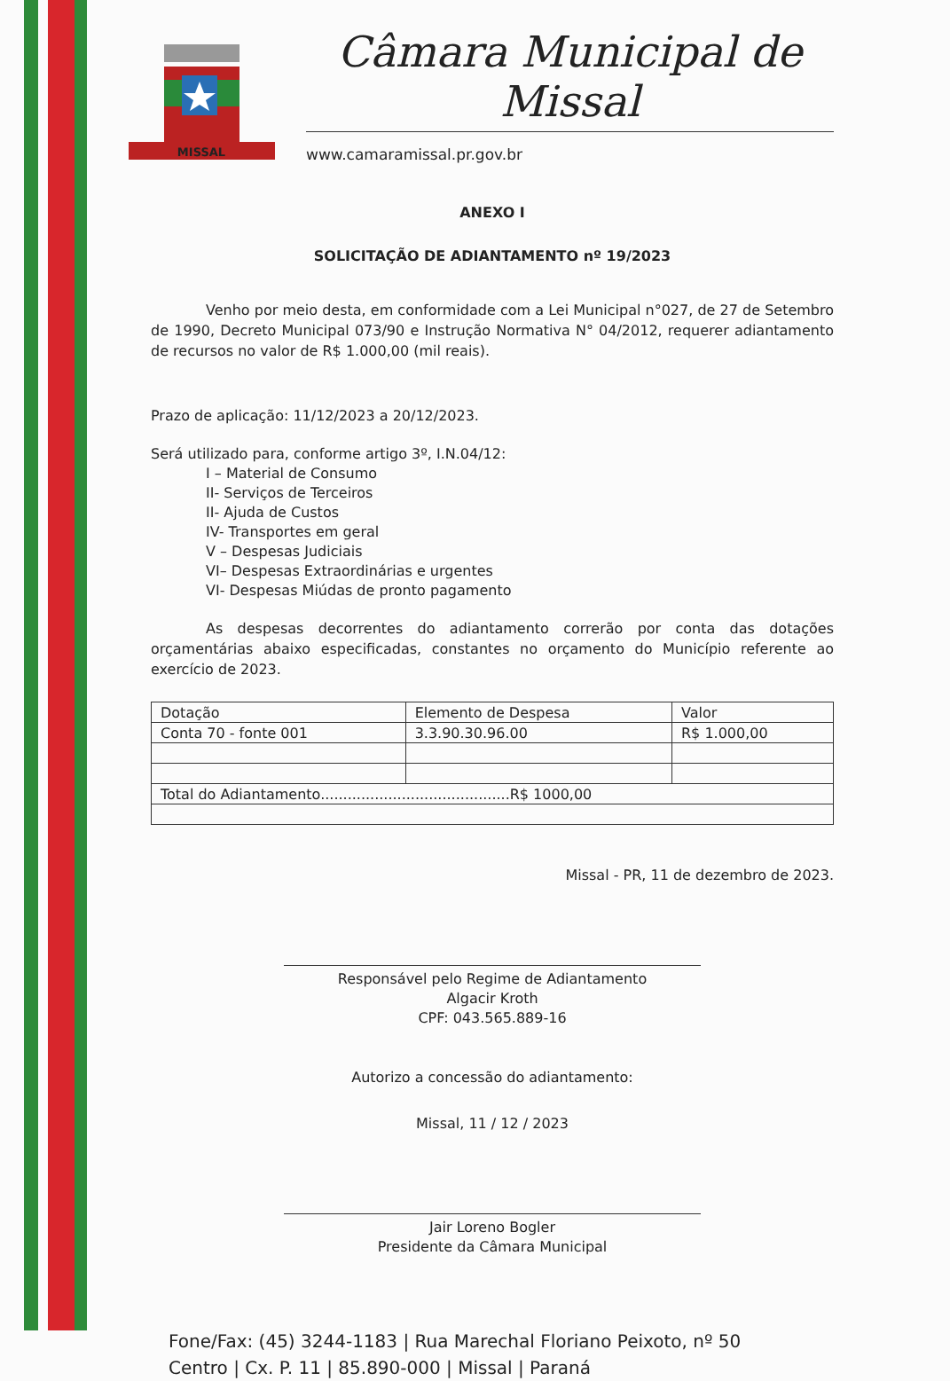MISSAL
Câmara Municipal de Missal
www.camaramissal.pr.gov.br
ANEXO I
SOLICITAÇÃO DE ADIANTAMENTO nº 19/2023
Venho por meio desta, em conformidade com a Lei Municipal n°027, de 27 de Setembro de 1990, Decreto Municipal 073/90 e Instrução Normativa N° 04/2012, requerer adiantamento de recursos no valor de R$ 1.000,00 (mil reais).
Prazo de aplicação: 11/12/2023 a 20/12/2023.
Será utilizado para, conforme artigo 3º, I.N.04/12:
I – Material de Consumo
II- Serviços de Terceiros
II- Ajuda de Custos
IV- Transportes em geral
V – Despesas Judiciais
VI– Despesas Extraordinárias e urgentes
VI- Despesas Miúdas de pronto pagamento
As despesas decorrentes do adiantamento correrão por conta das dotações orçamentárias abaixo especificadas, constantes no orçamento do Município referente ao exercício de 2023.
| Dotação | Elemento de Despesa | Valor |
| Conta 70 - fonte 001 | 3.3.90.30.96.00 | R$ 1.000,00 |
| Total do Adiantamento..........................................R$ 1000,00 | | |
Missal - PR, 11 de dezembro de 2023.
Responsável pelo Regime de Adiantamento
Algacir Kroth
CPF: 043.565.889-16
Autorizo a concessão do adiantamento:
Missal, 11 / 12 / 2023
Jair Loreno Bogler
Presidente da Câmara Municipal
Fone/Fax: (45) 3244-1183 | Rua Marechal Floriano Peixoto, nº 50
Centro | Cx. P. 11 | 85.890-000 | Missal | Paraná